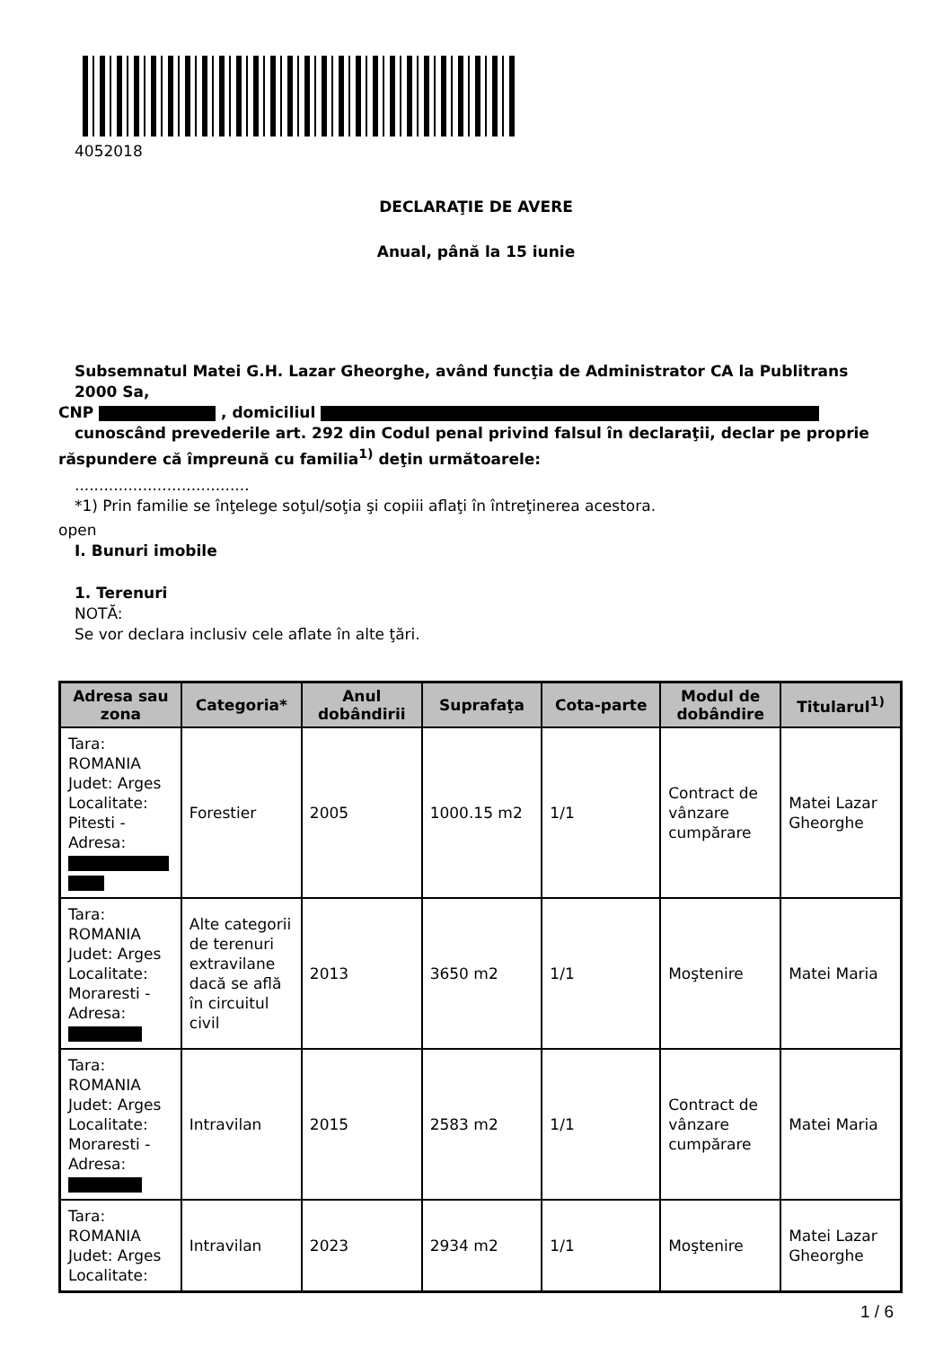4052018
DECLARAŢIE DE AVERE
Anual, până la 15 iunie
Subsemnatul Matei G.H. Lazar Gheorghe, având funcţia de Administrator CA la Publitrans 2000 Sa,
CNP , domiciliul
cunoscând prevederile art. 292 din Codul penal privind falsul în declaraţii, declar pe proprie
răspundere că împreună cu familia<sup>1)</sup> deţin următoarele:
....................................
*1) Prin familie se înţelege soţul/soţia şi copiii aflaţi în întreţinerea acestora.
open
I. Bunuri imobile
1. Terenuri
NOTĂ:
Se vor declara inclusiv cele aflate în alte ţări.
| Adresa sau zona | Categoria* | Anul dobândirii | Suprafaţa | Cota-parte | Modul de dobândire | Titularul<sup>1)</sup> |
| --- | --- | --- | --- | --- | --- | --- |
| Tara: ROMANIA Judet: Arges Localitate: Pitesti - Adresa: | Forestier | 2005 | 1000.15 m2 | 1/1 | Contract de vânzare cumpărare | Matei Lazar Gheorghe |
| Tara: ROMANIA Judet: Arges Localitate: Moraresti - Adresa: | Alte categorii de terenuri extravilane dacă se află în circuitul civil | 2013 | 3650 m2 | 1/1 | Moştenire | Matei Maria |
| Tara: ROMANIA Judet: Arges Localitate: Moraresti - Adresa: | Intravilan | 2015 | 2583 m2 | 1/1 | Contract de vânzare cumpărare | Matei Maria |
| Tara: ROMANIA Judet: Arges Localitate: | Intravilan | 2023 | 2934 m2 | 1/1 | Moştenire | Matei Lazar Gheorghe |
1 / 6